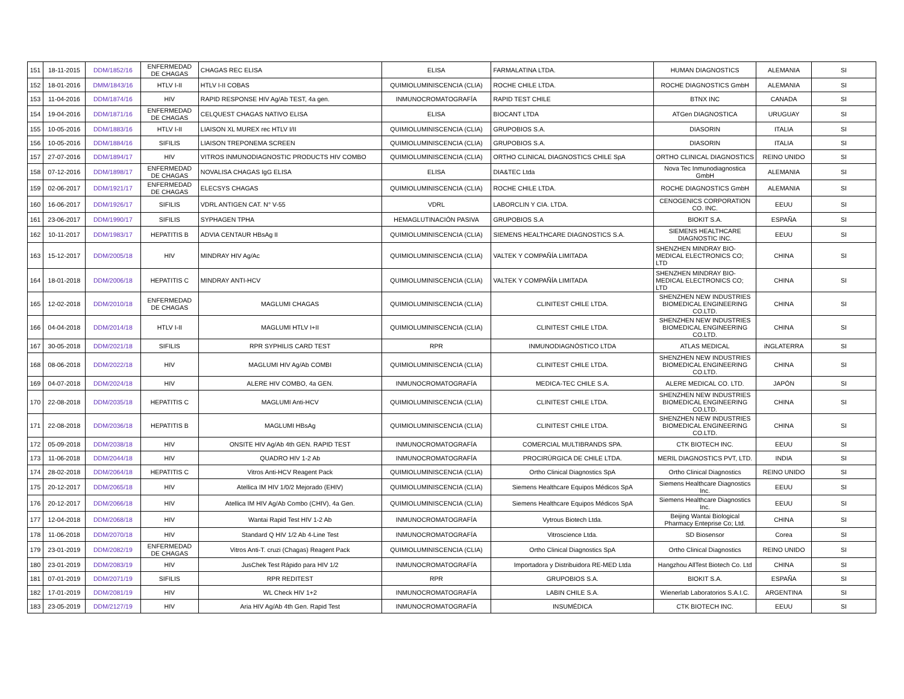| 151 | 18-11-2015 | DDM/1852/16 | ENFERMEDAD DE CHAGAS | CHAGAS REC ELISA | ELISA | FARMALATINA LTDA. | HUMAN DIAGNOSTICS | ALEMANIA | SI |
| 152 | 18-01-2016 | DMM/1843/16 | HTLV I-II | HTLV I-II COBAS | QUIMIOLUMINISCENCIA (CLIA) | ROCHE CHILE LTDA. | ROCHE DIAGNOSTICS GmbH | ALEMANIA | SI |
| 153 | 11-04-2016 | DDM/1874/16 | HIV | RAPID RESPONSE HIV Ag/Ab TEST, 4a gen. | INMUNOCROMATOGRAFÍA | RAPID TEST CHILE | BTNX INC | CANADA | SI |
| 154 | 19-04-2016 | DDM/1871/16 | ENFERMEDAD DE CHAGAS | CELQUEST CHAGAS NATIVO ELISA | ELISA | BIOCANT LTDA | ATGen DIAGNOSTICA | URUGUAY | SI |
| 155 | 10-05-2016 | DDM/1883/16 | HTLV I-II | LIAISON XL MUREX rec HTLV I/II | QUIMIOLUMINISCENCIA (CLIA) | GRUPOBIOS S.A. | DIASORIN | ITALIA | SI |
| 156 | 10-05-2016 | DDM/1884/16 | SIFILIS | LIAISON TREPONEMA SCREEN | QUIMIOLUMINISCENCIA (CLIA) | GRUPOBIOS S.A. | DIASORIN | ITALIA | SI |
| 157 | 27-07-2016 | DDM/1894/17 | HIV | VITROS INMUNODIAGNOSTIC PRODUCTS HIV COMBO | QUIMIOLUMINISCENCIA (CLIA) | ORTHO CLINICAL DIAGNOSTICS CHILE SpA | ORTHO CLINICAL DIAGNOSTICS | REINO UNIDO | SI |
| 158 | 07-12-2016 | DDM/1898/17 | ENFERMEDAD DE CHAGAS | NOVALISA CHAGAS IgG ELISA | ELISA | DIA&TEC Ltda | Nova Tec Inmunodiagnostica GmbH | ALEMANIA | SI |
| 159 | 02-06-2017 | DDM/1921/17 | ENFERMEDAD DE CHAGAS | ELECSYS CHAGAS | QUIMIOLUMINISCENCIA (CLIA) | ROCHE CHILE LTDA. | ROCHE DIAGNOSTICS GmbH | ALEMANIA | SI |
| 160 | 16-06-2017 | DDM/1926/17 | SIFILIS | VDRL ANTIGEN CAT. N° V-55 | VDRL | LABORCLIN Y CIA. LTDA. | CENOGENICS CORPORATION CO. INC. | EEUU | SI |
| 161 | 23-06-2017 | DDM/1990/17 | SIFILIS | SYPHAGEN TPHA | HEMAGLUTINACIÓN PASIVA | GRUPOBIOS S.A | BIOKIT S.A. | ESPAÑA | SI |
| 162 | 10-11-2017 | DDM/1983/17 | HEPATITIS B | ADVIA CENTAUR HBsAg II | QUIMIOLUMINISCENCIA (CLIA) | SIEMENS HEALTHCARE DIAGNOSTICS S.A. | SIEMENS HEALTHCARE DIAGNOSTIC INC. | EEUU | SI |
| 163 | 15-12-2017 | DDM/2005/18 | HIV | MINDRAY HIV Ag/Ac | QUIMIOLUMINISCENCIA (CLIA) | VALTEK Y COMPAÑÍA LIMITADA | SHENZHEN MINDRAY BIO-MEDICAL ELECTRONICS CO; LTD | CHINA | SI |
| 164 | 18-01-2018 | DDM/2006/18 | HEPATITIS C | MINDRAY ANTI-HCV | QUIMIOLUMINISCENCIA (CLIA) | VALTEK Y COMPAÑÍA LIMITADA | SHENZHEN MINDRAY BIO-MEDICAL ELECTRONICS CO; LTD | CHINA | SI |
| 165 | 12-02-2018 | DDM/2010/18 | ENFERMEDAD DE CHAGAS | MAGLUMI CHAGAS | QUIMIOLUMINISCENCIA (CLIA) | CLINITEST CHILE LTDA. | SHENZHEN NEW INDUSTRIES BIOMEDICAL ENGINEERING CO.LTD. | CHINA | SI |
| 166 | 04-04-2018 | DDM/2014/18 | HTLV I-II | MAGLUMI HTLV I+II | QUIMIOLUMINISCENCIA (CLIA) | CLINITEST CHILE LTDA. | SHENZHEN NEW INDUSTRIES BIOMEDICAL ENGINEERING CO.LTD. | CHINA | SI |
| 167 | 30-05-2018 | DDM/2021/18 | SIFILIS | RPR SYPHILIS CARD TEST | RPR | INMUNODIAGNÓSTICO LTDA | ATLAS MEDICAL | iNGLATERRA | SI |
| 168 | 08-06-2018 | DDM/2022/18 | HIV | MAGLUMI HIV Ag/Ab COMBI | QUIMIOLUMINISCENCIA (CLIA) | CLINITEST CHILE LTDA. | SHENZHEN NEW INDUSTRIES BIOMEDICAL ENGINEERING CO.LTD. | CHINA | SI |
| 169 | 04-07-2018 | DDM/2024/18 | HIV | ALERE HIV COMBO, 4a GEN. | INMUNOCROMATOGRAFÍA | MEDICA-TEC CHILE S.A. | ALERE MEDICAL CO. LTD. | JAPÓN | SI |
| 170 | 22-08-2018 | DDM/2035/18 | HEPATITIS C | MAGLUMI Anti-HCV | QUIMIOLUMINISCENCIA (CLIA) | CLINITEST CHILE LTDA. | SHENZHEN NEW INDUSTRIES BIOMEDICAL ENGINEERING CO.LTD. | CHINA | SI |
| 171 | 22-08-2018 | DDM/2036/18 | HEPATITIS B | MAGLUMI HBsAg | QUIMIOLUMINISCENCIA (CLIA) | CLINITEST CHILE LTDA. | SHENZHEN NEW INDUSTRIES BIOMEDICAL ENGINEERING CO.LTD. | CHINA | SI |
| 172 | 05-09-2018 | DDM/2038/18 | HIV | ONSITE HIV Ag/Ab 4th GEN. RAPID TEST | INMUNOCROMATOGRAFÍA | COMERCIAL MULTIBRANDS SPA. | CTK BIOTECH INC. | EEUU | SI |
| 173 | 11-06-2018 | DDM/2044/18 | HIV | QUADRO HIV 1-2 Ab | INMUNOCROMATOGRAFÍA | PROCIRÚRGICA DE CHILE LTDA. | MERIL DIAGNOSTICS PVT, LTD. | INDIA | SI |
| 174 | 28-02-2018 | DDM/2064/18 | HEPATITIS C | Vitros Anti-HCV Reagent Pack | QUIMIOLUMINISCENCIA (CLIA) | Ortho Clinical Diagnostics SpA | Ortho Clinical Diagnostics | REINO UNIDO | SI |
| 175 | 20-12-2017 | DDM/2065/18 | HIV | Atellica IM HIV 1/0/2 Mejorado (EHIV) | QUIMIOLUMINISCENCIA (CLIA) | Siemens Healthcare Equipos Médicos SpA | Siemens Healthcare Diagnostics Inc. | EEUU | SI |
| 176 | 20-12-2017 | DDM/2066/18 | HIV | Atellica IM HIV Ag/Ab Combo (CHIV), 4a Gen. | QUIMIOLUMINISCENCIA (CLIA) | Siemens Healthcare Equipos Médicos SpA | Siemens Healthcare Diagnostics Inc. | EEUU | SI |
| 177 | 12-04-2018 | DDM/2068/18 | HIV | Wantai Rapid Test HIV 1-2 Ab | INMUNOCROMATOGRAFÍA | Vytrous Biotech Ltda. | Beijing Wantai Biological Pharmacy Enteprise Co; Ltd. | CHINA | SI |
| 178 | 11-06-2018 | DDM/2070/18 | HIV | Standard Q HIV 1/2 Ab 4-Line Test | INMUNOCROMATOGRAFÍA | Vitroscience Ltda. | SD Biosensor | Corea | SI |
| 179 | 23-01-2019 | DDM/2082/19 | ENFERMEDAD DE CHAGAS | Vitros Anti-T. cruzi (Chagas) Reagent Pack | QUIMIOLUMINISCENCIA (CLIA) | Ortho Clinical Diagnostics SpA | Ortho Clinical Diagnostics | REINO UNIDO | SI |
| 180 | 23-01-2019 | DDM/2083/19 | HIV | JusChek Test Rápido para HIV 1/2 | INMUNOCROMATOGRAFÍA | Importadora y Distribuidora RE-MED Ltda | Hangzhou AllTest Biotech Co. Ltd | CHINA | SI |
| 181 | 07-01-2019 | DDM/2071/19 | SIFILIS | RPR REDITEST | RPR | GRUPOBIOS S.A. | BIOKIT S.A. | ESPAÑA | SI |
| 182 | 17-01-2019 | DDM/2081/19 | HIV | WL Check HIV 1+2 | INMUNOCROMATOGRAFÍA | LABIN CHILE S.A. | Wienerlab Laboratorios S.A.I.C. | ARGENTINA | SI |
| 183 | 23-05-2019 | DDM/2127/19 | HIV | Aria HIV Ag/Ab 4th Gen. Rapid Test | INMUNOCROMATOGRAFÍA | INSUMÉDICA | CTK BIOTECH INC. | EEUU | SI |